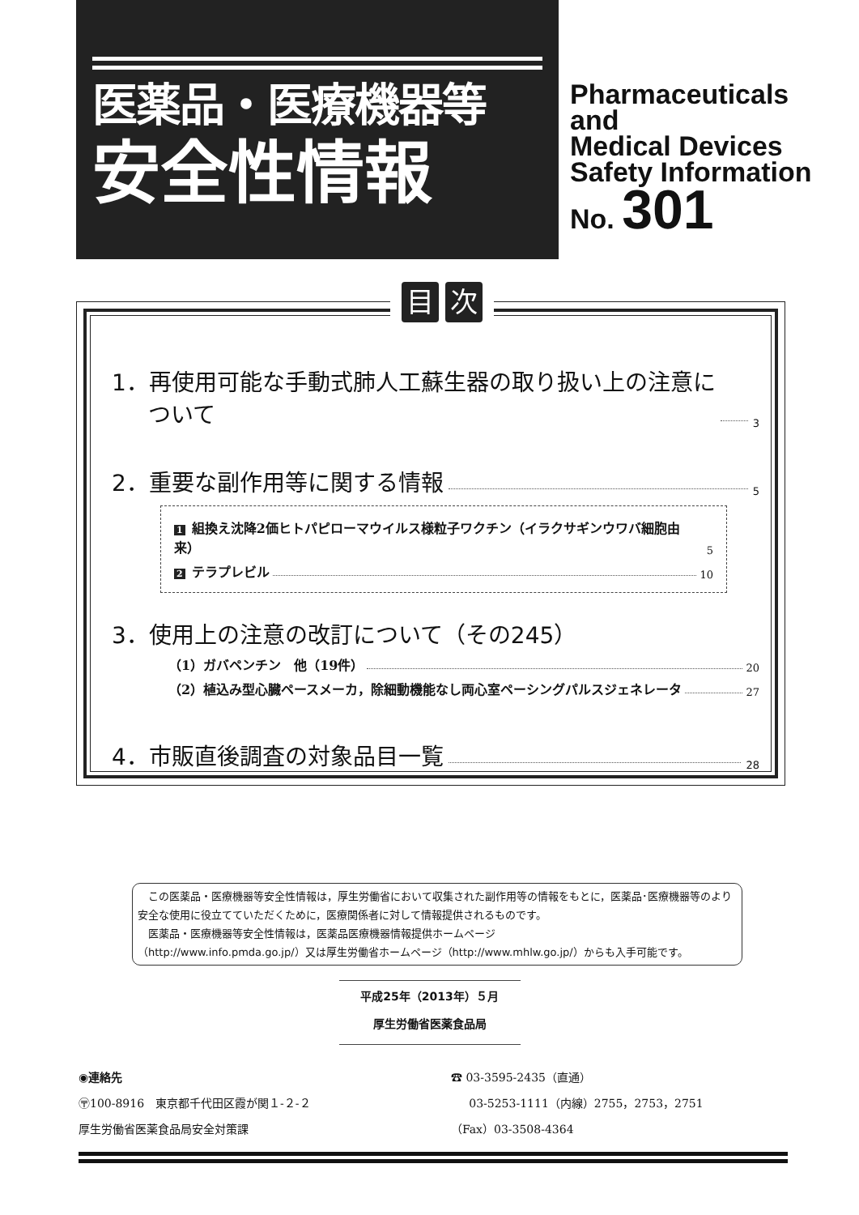医薬品・医療機器等
安全性情報
Pharmaceuticals
and
Medical Devices
Safety Information
No. 301
目次
1．再使用可能な手動式肺人工蘇生器の取り扱い上の注意に
ついて 3
2．重要な副作用等に関する情報 5
1 組換え沈降2価ヒトパピローマウイルス様粒子ワクチン（イラクサギンウワバ細胞由来） 5
2 テラプレビル 10
3．使用上の注意の改訂について（その245）
（1）ガバペンチン　他（19件） 20
（2）植込み型心臓ペースメーカ，除細動機能なし両心室ペーシングパルスジェネレータ 27
4．市販直後調査の対象品目一覧 28
　この医薬品・医療機器等安全性情報は，厚生労働省において収集された副作用等の情報をもとに，医薬品･医療機器等のより安全な使用に役立てていただくために，医療関係者に対して情報提供されるものです。
　医薬品・医療機器等安全性情報は，医薬品医療機器情報提供ホームページ
（http://www.info.pmda.go.jp/）又は厚生労働省ホームページ（http://www.mhlw.go.jp/）からも入手可能です。
平成25年（2013年）５月
厚生労働省医薬食品局
◉連絡先
〶100-8916　東京都千代田区霞が関１-２-２
厚生労働省医薬食品局安全対策課
☎ 03-3595-2435（直通）
03-5253-1111（内線）2755，2753，2751
（Fax）03-3508-4364